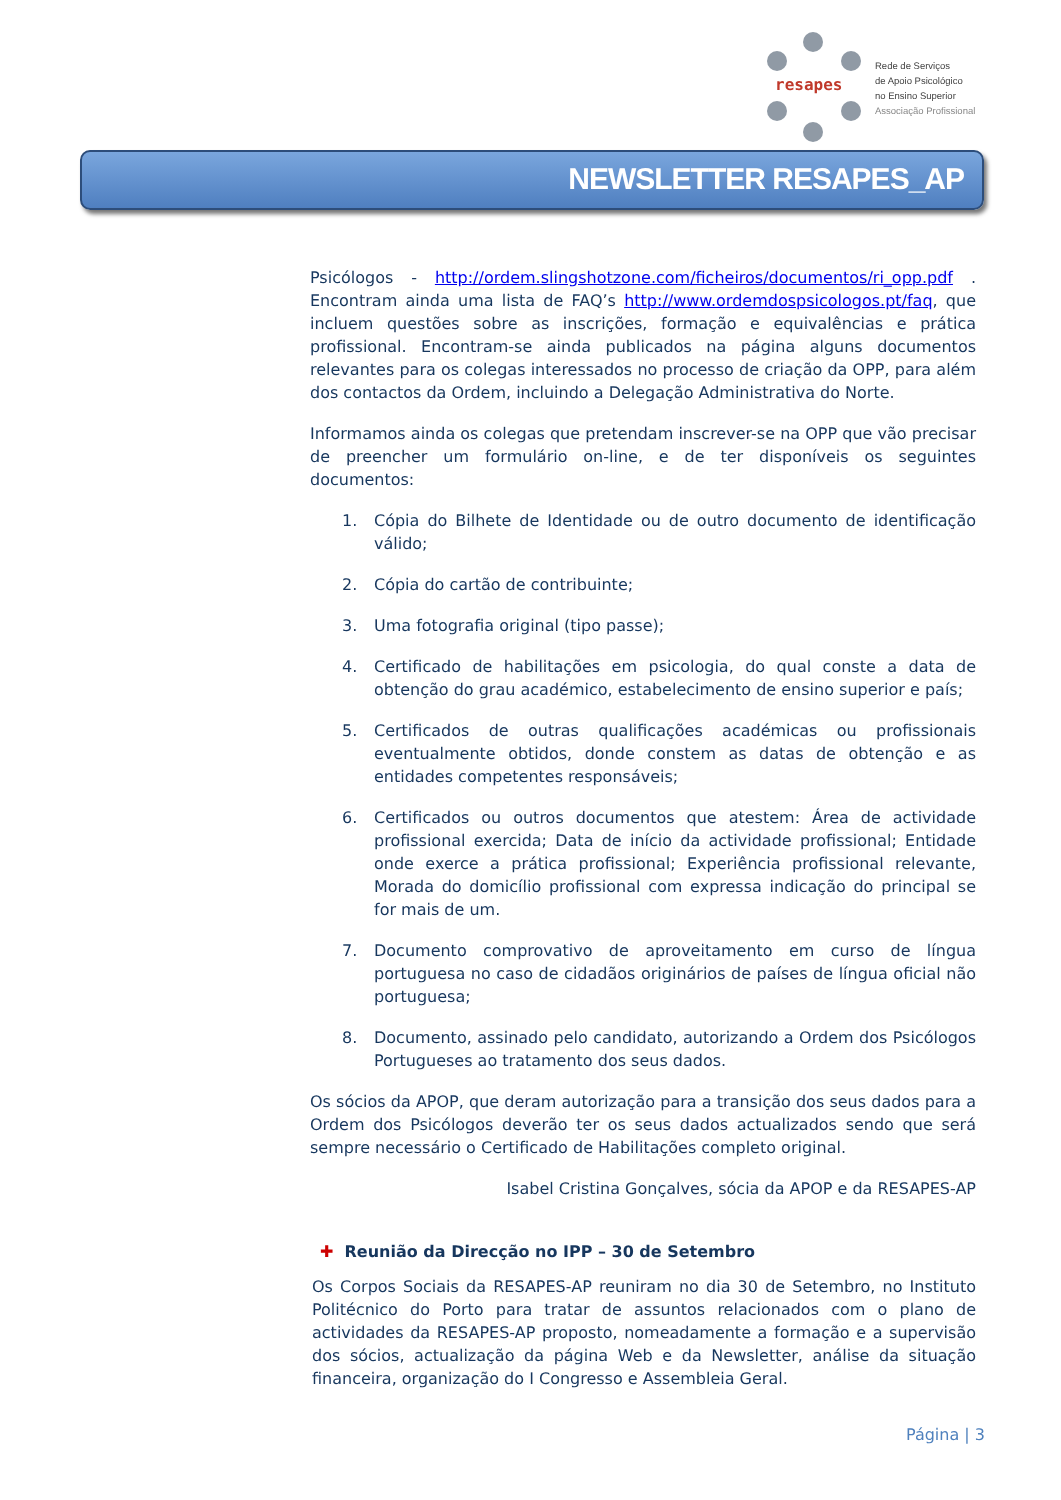resapes
Rede de Serviços
de Apoio Psicológico
no Ensino Superior
Associação Profissional
NEWSLETTER RESAPES_AP
Psicólogos - http://ordem.slingshotzone.com/ficheiros/documentos/ri_opp.pdf . Encontram ainda uma lista de FAQ’s http://www.ordemdospsicologos.pt/faq, que incluem questões sobre as inscrições, formação e equivalências e prática profissional. Encontram-se ainda publicados na página alguns documentos relevantes para os colegas interessados no processo de criação da OPP, para além dos contactos da Ordem, incluindo a Delegação Administrativa do Norte.
Informamos ainda os colegas que pretendam inscrever-se na OPP que vão precisar de preencher um formulário on-line, e de ter disponíveis os seguintes documentos:
1. Cópia do Bilhete de Identidade ou de outro documento de identificação válido;
2. Cópia do cartão de contribuinte;
3. Uma fotografia original (tipo passe);
4. Certificado de habilitações em psicologia, do qual conste a data de obtenção do grau académico, estabelecimento de ensino superior e país;
5. Certificados de outras qualificações académicas ou profissionais eventualmente obtidos, donde constem as datas de obtenção e as entidades competentes responsáveis;
6. Certificados ou outros documentos que atestem: Área de actividade profissional exercida; Data de início da actividade profissional; Entidade onde exerce a prática profissional; Experiência profissional relevante, Morada do domicílio profissional com expressa indicação do principal se for mais de um.
7. Documento comprovativo de aproveitamento em curso de língua portuguesa no caso de cidadãos originários de países de língua oficial não portuguesa;
8. Documento, assinado pelo candidato, autorizando a Ordem dos Psicólogos Portugueses ao tratamento dos seus dados.
Os sócios da APOP, que deram autorização para a transição dos seus dados para a Ordem dos Psicólogos deverão ter os seus dados actualizados sendo que será sempre necessário o Certificado de Habilitações completo original.
Isabel Cristina Gonçalves, sócia da APOP e da RESAPES-AP
✚ Reunião da Direcção no IPP – 30 de Setembro
Os Corpos Sociais da RESAPES-AP reuniram no dia 30 de Setembro, no Instituto Politécnico do Porto para tratar de assuntos relacionados com o plano de actividades da RESAPES-AP proposto, nomeadamente a formação e a supervisão dos sócios, actualização da página Web e da Newsletter, análise da situação financeira, organização do I Congresso e Assembleia Geral.
Página | 3